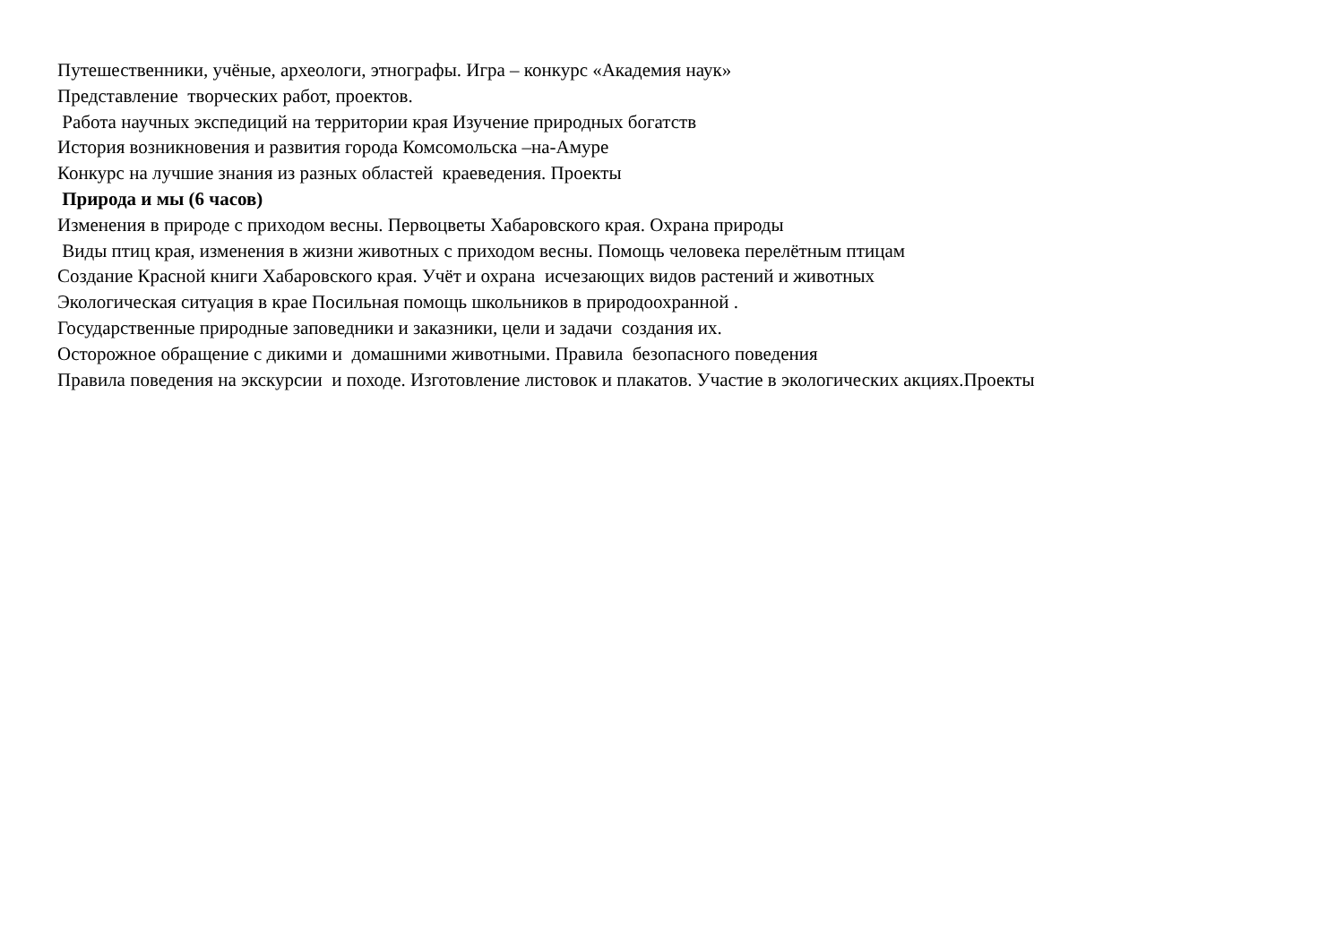Путешественники, учёные, археологи, этнографы. Игра – конкурс «Академия наук»
Представление творческих работ, проектов.
Работа научных экспедиций на территории края Изучение природных богатств
История возникновения и развития города Комсомольска –на-Амуре
Конкурс на лучшие знания из разных областей краеведения. Проекты
Природа и мы (6 часов)
Изменения в природе с приходом весны. Первоцветы Хабаровского края. Охрана природы
Виды птиц края, изменения в жизни животных с приходом весны. Помощь человека перелётным птицам
Создание Красной книги Хабаровского края. Учёт и охрана исчезающих видов растений и животных
Экологическая ситуация в крае Посильная помощь школьников в природоохранной .
Государственные природные заповедники и заказники, цели и задачи создания их.
Осторожное обращение с дикими и домашними животными. Правила безопасного поведения
Правила поведения на экскурсии и походе. Изготовление листовок и плакатов. Участие в экологических акциях.Проекты